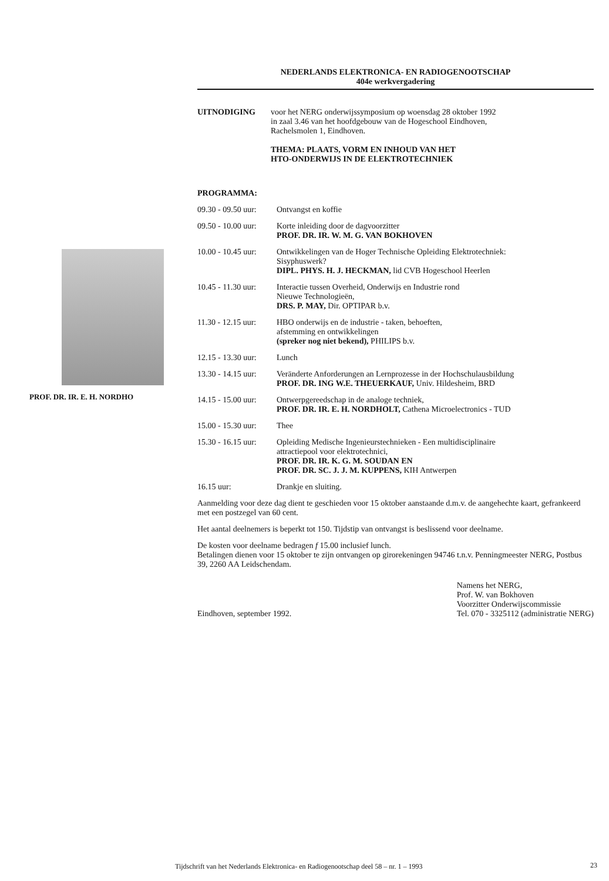PROF. DR. IR. E. H. NORDHO
NEDERLANDS ELEKTRONICA- EN RADIOGENOOTSCHAP
404e werkvergadering
| UITNODIGING | voor het NERG onderwijssymposium op woensdag 28 oktober 1992 in zaal 3.46 van het hoofdgebouw van de Hogeschool Eindhoven, Rachelsmolen 1, Eindhoven. THEMA: PLAATS, VORM EN INHOUD VAN HET HTO-ONDERWIJS IN DE ELEKTROTECHNIEK |
PROGRAMMA:
| 09.30 - 09.50 uur: | Ontvangst en koffie |
| 09.50 - 10.00 uur: | Korte inleiding door de dagvoorzitter PROF. DR. IR. W. M. G. VAN BOKHOVEN |
| 10.00 - 10.45 uur: | Ontwikkelingen van de Hoger Technische Opleiding Elektrotechniek: Sisyphuswerk? DIPL. PHYS. H. J. HECKMAN, lid CVB Hogeschool Heerlen |
| 10.45 - 11.30 uur: | Interactie tussen Overheid, Onderwijs en Industrie rond Nieuwe Technologieën, DRS. P. MAY, Dir. OPTIPAR b.v. |
| 11.30 - 12.15 uur: | HBO onderwijs en de industrie - taken, behoeften, afstemming en ontwikkelingen (spreker nog niet bekend), PHILIPS b.v. |
| 12.15 - 13.30 uur: | Lunch |
| 13.30 - 14.15 uur: | Veränderte Anforderungen an Lernprozesse in der Hochschulausbildung PROF. DR. ING W.E. THEUERKAUF, Univ. Hildesheim, BRD |
| 14.15 - 15.00 uur: | Ontwerpgereedschap in de analoge techniek, PROF. DR. IR. E. H. NORDHOLT, Cathena Microelectronics - TUD |
| 15.00 - 15.30 uur: | Thee |
| 15.30 - 16.15 uur: | Opleiding Medische Ingenieurstechnieken - Een multidisciplinaire attractiepool voor elektrotechnici, PROF. DR. IR. K. G. M. SOUDAN EN PROF. DR. SC. J. J. M. KUPPENS, KIH Antwerpen |
| 16.15 uur: | Drankje en sluiting. |
Aanmelding voor deze dag dient te geschieden voor 15 oktober aanstaande d.m.v. de aangehechte kaart, gefrankeerd met een postzegel van 60 cent.
Het aantal deelnemers is beperkt tot 150. Tijdstip van ontvangst is beslissend voor deelname.
De kosten voor deelname bedragen f 15.00 inclusief lunch.
Betalingen dienen voor 15 oktober te zijn ontvangen op girorekeningen 94746 t.n.v. Penningmeester NERG, Postbus 39, 2260 AA Leidschendam.
Eindhoven, september 1992.
Namens het NERG,
Prof. W. van Bokhoven
Voorzitter Onderwijscommissie
Tel. 070 - 3325112 (administratie NERG)
Tijdschrift van het Nederlands Elektronica- en Radiogenootschap deel 58 – nr. 1 – 1993
23